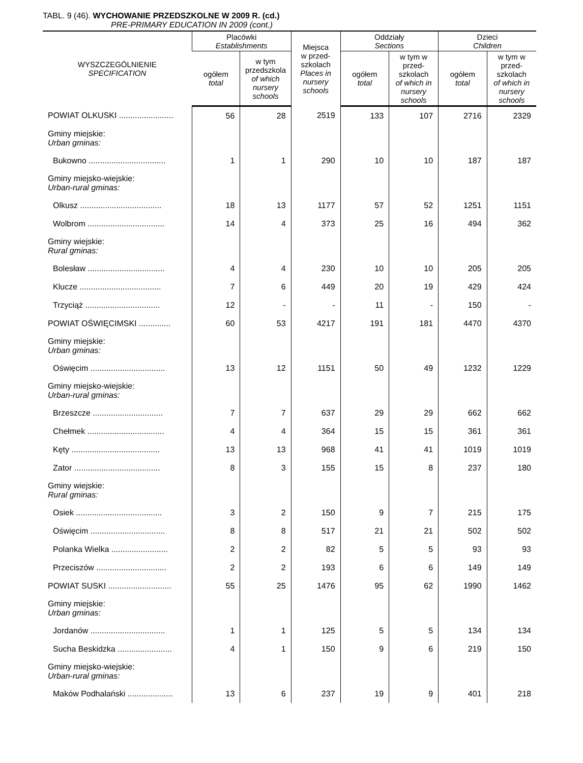TABL. 9 (46). WYCHOWANIE PRZEDSZKOLNE W 2009 R. (cd.)
PRE-PRIMARY EDUCATION IN 2009 (cont.)
| WYSZCZEGÓLNIENIE SPECIFICATION | Placówki Establishments | | Miejsca w przed- szkolach Places in nursery schools | Oddziały Sections | | Dzieci Children | |
| --- | --- | --- | --- | --- | --- | --- | --- |
| | ogółem total | w tym przedszkola of which nursery schools | | ogółem total | w tym w przed-szkolach of which in nursery schools | ogółem total | w tym w przed-szkolach of which in nursery schools |
| POWIAT OLKUSKI ........................ | 56 | 28 | 2519 | 133 | 107 | 2716 | 2329 |
| Gminy miejskie: Urban gminas: | | | | | | | |
| Bukowno .................................. | 1 | 1 | 290 | 10 | 10 | 187 | 187 |
| Gminy miejsko-wiejskie: Urban-rural gminas: | | | | | | | |
| Olkusz .................................... | 18 | 13 | 1177 | 57 | 52 | 1251 | 1151 |
| Wolbrom .................................. | 14 | 4 | 373 | 25 | 16 | 494 | 362 |
| Gminy wiejskie: Rural gminas: | | | | | | | |
| Bolesław .................................. | 4 | 4 | 230 | 10 | 10 | 205 | 205 |
| Klucze .................................... | 7 | 6 | 449 | 20 | 19 | 429 | 424 |
| Trzyciąż ................................. | 12 | - | - | 11 | - | 150 | - |
| POWIAT OŚWIĘCIMSKI .............. | 60 | 53 | 4217 | 191 | 181 | 4470 | 4370 |
| Gminy miejskie: Urban gminas: | | | | | | | |
| Oświęcim ................................. | 13 | 12 | 1151 | 50 | 49 | 1232 | 1229 |
| Gminy miejsko-wiejskie: Urban-rural gminas: | | | | | | | |
| Brzeszcze ............................... | 7 | 7 | 637 | 29 | 29 | 662 | 662 |
| Chełmek .................................. | 4 | 4 | 364 | 15 | 15 | 361 | 361 |
| Kęty ....................................... | 13 | 13 | 968 | 41 | 41 | 1019 | 1019 |
| Zator ...................................... | 8 | 3 | 155 | 15 | 8 | 237 | 180 |
| Gminy wiejskie: Rural gminas: | | | | | | | |
| Osiek ...................................... | 3 | 2 | 150 | 9 | 7 | 215 | 175 |
| Oświęcim ................................. | 8 | 8 | 517 | 21 | 21 | 502 | 502 |
| Polanka Wielka ......................... | 2 | 2 | 82 | 5 | 5 | 93 | 93 |
| Przeciszów ............................... | 2 | 2 | 193 | 6 | 6 | 149 | 149 |
| POWIAT SUSKI ............................ | 55 | 25 | 1476 | 95 | 62 | 1990 | 1462 |
| Gminy miejskie: Urban gminas: | | | | | | | |
| Jordanów ................................. | 1 | 1 | 125 | 5 | 5 | 134 | 134 |
| Sucha Beskidzka ........................ | 4 | 1 | 150 | 9 | 6 | 219 | 150 |
| Gminy miejsko-wiejskie: Urban-rural gminas: | | | | | | | |
| Maków Podhalański .................... | 13 | 6 | 237 | 19 | 9 | 401 | 218 |